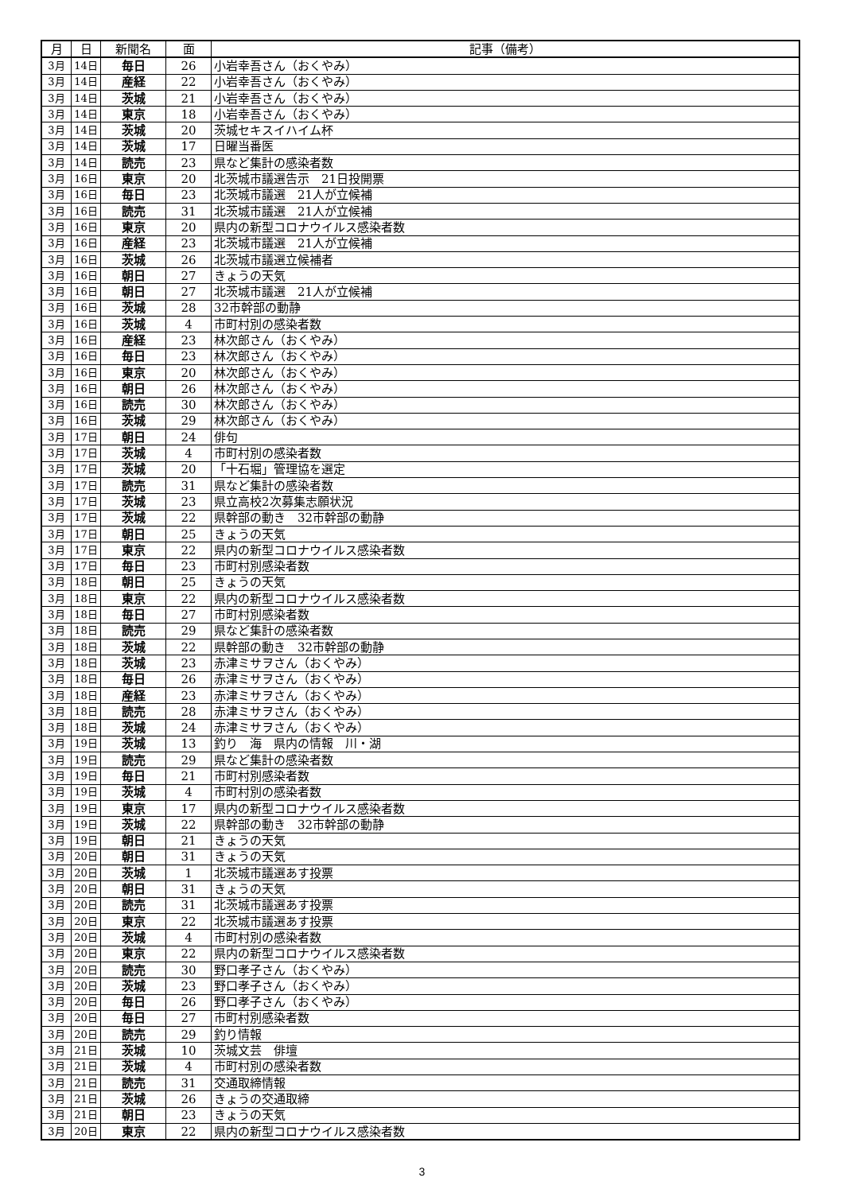| 月 | 日 | 新聞名 | 面 | 記事（備考） |
| --- | --- | --- | --- | --- |
| 3月 | 14日 | 毎日 | 26 | 小岩幸吾さん（おくやみ） |
| 3月 | 14日 | 産経 | 22 | 小岩幸吾さん（おくやみ） |
| 3月 | 14日 | 茨城 | 21 | 小岩幸吾さん（おくやみ） |
| 3月 | 14日 | 東京 | 18 | 小岩幸吾さん（おくやみ） |
| 3月 | 14日 | 茨城 | 20 | 茨城セキスイハイム杯 |
| 3月 | 14日 | 茨城 | 17 | 日曜当番医 |
| 3月 | 14日 | 読売 | 23 | 県など集計の感染者数 |
| 3月 | 16日 | 東京 | 20 | 北茨城市議選告示 21日投開票 |
| 3月 | 16日 | 毎日 | 23 | 北茨城市議選 21人が立候補 |
| 3月 | 16日 | 読売 | 31 | 北茨城市議選 21人が立候補 |
| 3月 | 16日 | 東京 | 20 | 県内の新型コロナウイルス感染者数 |
| 3月 | 16日 | 産経 | 23 | 北茨城市議選 21人が立候補 |
| 3月 | 16日 | 茨城 | 26 | 北茨城市議選立候補者 |
| 3月 | 16日 | 朝日 | 27 | きょうの天気 |
| 3月 | 16日 | 朝日 | 27 | 北茨城市議選 21人が立候補 |
| 3月 | 16日 | 茨城 | 28 | 32市幹部の動静 |
| 3月 | 16日 | 茨城 | 4 | 市町村別の感染者数 |
| 3月 | 16日 | 産経 | 23 | 林次郎さん（おくやみ） |
| 3月 | 16日 | 毎日 | 23 | 林次郎さん（おくやみ） |
| 3月 | 16日 | 東京 | 20 | 林次郎さん（おくやみ） |
| 3月 | 16日 | 朝日 | 26 | 林次郎さん（おくやみ） |
| 3月 | 16日 | 読売 | 30 | 林次郎さん（おくやみ） |
| 3月 | 16日 | 茨城 | 29 | 林次郎さん（おくやみ） |
| 3月 | 17日 | 朝日 | 24 | 俳句 |
| 3月 | 17日 | 茨城 | 4 | 市町村別の感染者数 |
| 3月 | 17日 | 茨城 | 20 | 「十石堀」管理協を選定 |
| 3月 | 17日 | 読売 | 31 | 県など集計の感染者数 |
| 3月 | 17日 | 茨城 | 23 | 県立高校2次募集志願状況 |
| 3月 | 17日 | 茨城 | 22 | 県幹部の動き 32市幹部の動静 |
| 3月 | 17日 | 朝日 | 25 | きょうの天気 |
| 3月 | 17日 | 東京 | 22 | 県内の新型コロナウイルス感染者数 |
| 3月 | 17日 | 毎日 | 23 | 市町村別感染者数 |
| 3月 | 18日 | 朝日 | 25 | きょうの天気 |
| 3月 | 18日 | 東京 | 22 | 県内の新型コロナウイルス感染者数 |
| 3月 | 18日 | 毎日 | 27 | 市町村別感染者数 |
| 3月 | 18日 | 読売 | 29 | 県など集計の感染者数 |
| 3月 | 18日 | 茨城 | 22 | 県幹部の動き 32市幹部の動静 |
| 3月 | 18日 | 茨城 | 23 | 赤津ミサヲさん（おくやみ） |
| 3月 | 18日 | 毎日 | 26 | 赤津ミサヲさん（おくやみ） |
| 3月 | 18日 | 産経 | 23 | 赤津ミサヲさん（おくやみ） |
| 3月 | 18日 | 読売 | 28 | 赤津ミサヲさん（おくやみ） |
| 3月 | 18日 | 茨城 | 24 | 赤津ミサヲさん（おくやみ） |
| 3月 | 19日 | 茨城 | 13 | 釣り 海 県内の情報 川・湖 |
| 3月 | 19日 | 読売 | 29 | 県など集計の感染者数 |
| 3月 | 19日 | 毎日 | 21 | 市町村別感染者数 |
| 3月 | 19日 | 茨城 | 4 | 市町村別の感染者数 |
| 3月 | 19日 | 東京 | 17 | 県内の新型コロナウイルス感染者数 |
| 3月 | 19日 | 茨城 | 22 | 県幹部の動き 32市幹部の動静 |
| 3月 | 19日 | 朝日 | 21 | きょうの天気 |
| 3月 | 20日 | 朝日 | 31 | きょうの天気 |
| 3月 | 20日 | 茨城 | 1 | 北茨城市議選あす投票 |
| 3月 | 20日 | 朝日 | 31 | きょうの天気 |
| 3月 | 20日 | 読売 | 31 | 北茨城市議選あす投票 |
| 3月 | 20日 | 東京 | 22 | 北茨城市議選あす投票 |
| 3月 | 20日 | 茨城 | 4 | 市町村別の感染者数 |
| 3月 | 20日 | 東京 | 22 | 県内の新型コロナウイルス感染者数 |
| 3月 | 20日 | 読売 | 30 | 野口孝子さん（おくやみ） |
| 3月 | 20日 | 茨城 | 23 | 野口孝子さん（おくやみ） |
| 3月 | 20日 | 毎日 | 26 | 野口孝子さん（おくやみ） |
| 3月 | 20日 | 毎日 | 27 | 市町村別感染者数 |
| 3月 | 20日 | 読売 | 29 | 釣り情報 |
| 3月 | 21日 | 茨城 | 10 | 茨城文芸 俳壇 |
| 3月 | 21日 | 茨城 | 4 | 市町村別の感染者数 |
| 3月 | 21日 | 読売 | 31 | 交通取締情報 |
| 3月 | 21日 | 茨城 | 26 | きょうの交通取締 |
| 3月 | 21日 | 朝日 | 23 | きょうの天気 |
| 3月 | 20日 | 東京 | 22 | 県内の新型コロナウイルス感染者数 |
3